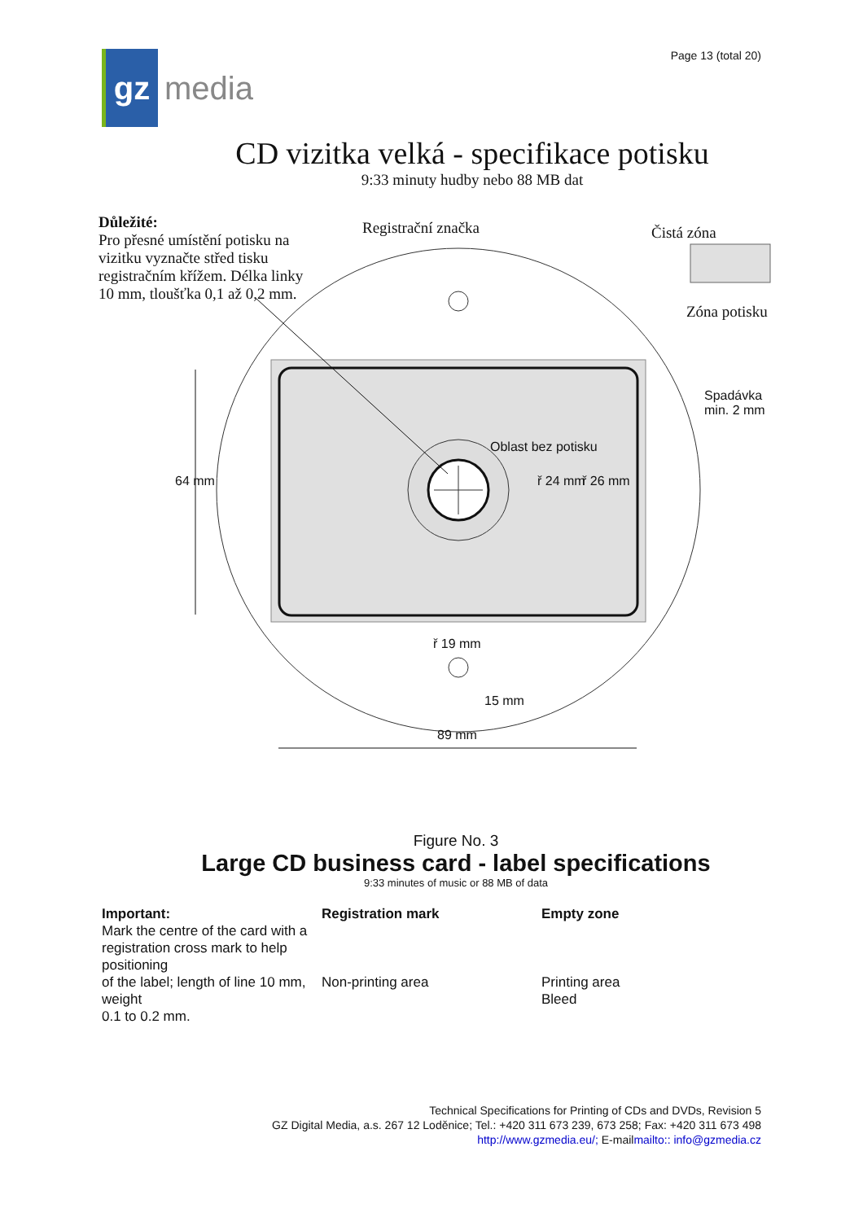gz
media
Page 13 (total 20)
CD vizitka velká - specifikace potisku
9:33 minuty hudby nebo 88 MB dat
Důležité:
Pro přesné umístění potisku na
vizitku vyznačte střed tisku
registračním křížem. Délka linky
10 mm, tloušťka 0,1 až 0,2 mm.
Registrační značka Čistá zóna
Zóna potisku
Spadávka
min. 2 mm
Oblast bez potisku
ř 24 mm ř 26 mm
64 mm
ř 19 mm
15 mm
89 mm
Figure No. 3
Large CD business card - label specifications
9:33 minutes of music or 88 MB of data
Important:
Mark the centre of the card with a
registration cross mark to help positioning
of the label; length of line 10 mm, weight
0.1 to 0.2 mm.
Registration mark
Non-printing area
Empty zone
Printing area
Bleed
Technical Specifications for Printing of CDs and DVDs, Revision 5
GZ Digital Media, a.s. 267 12 Loděnice; Tel.: +420 311 673 239, 673 258; Fax: +420 311 673 498
http://www.gzmedia.eu/; E-mailmailto:: info@gzmedia.cz